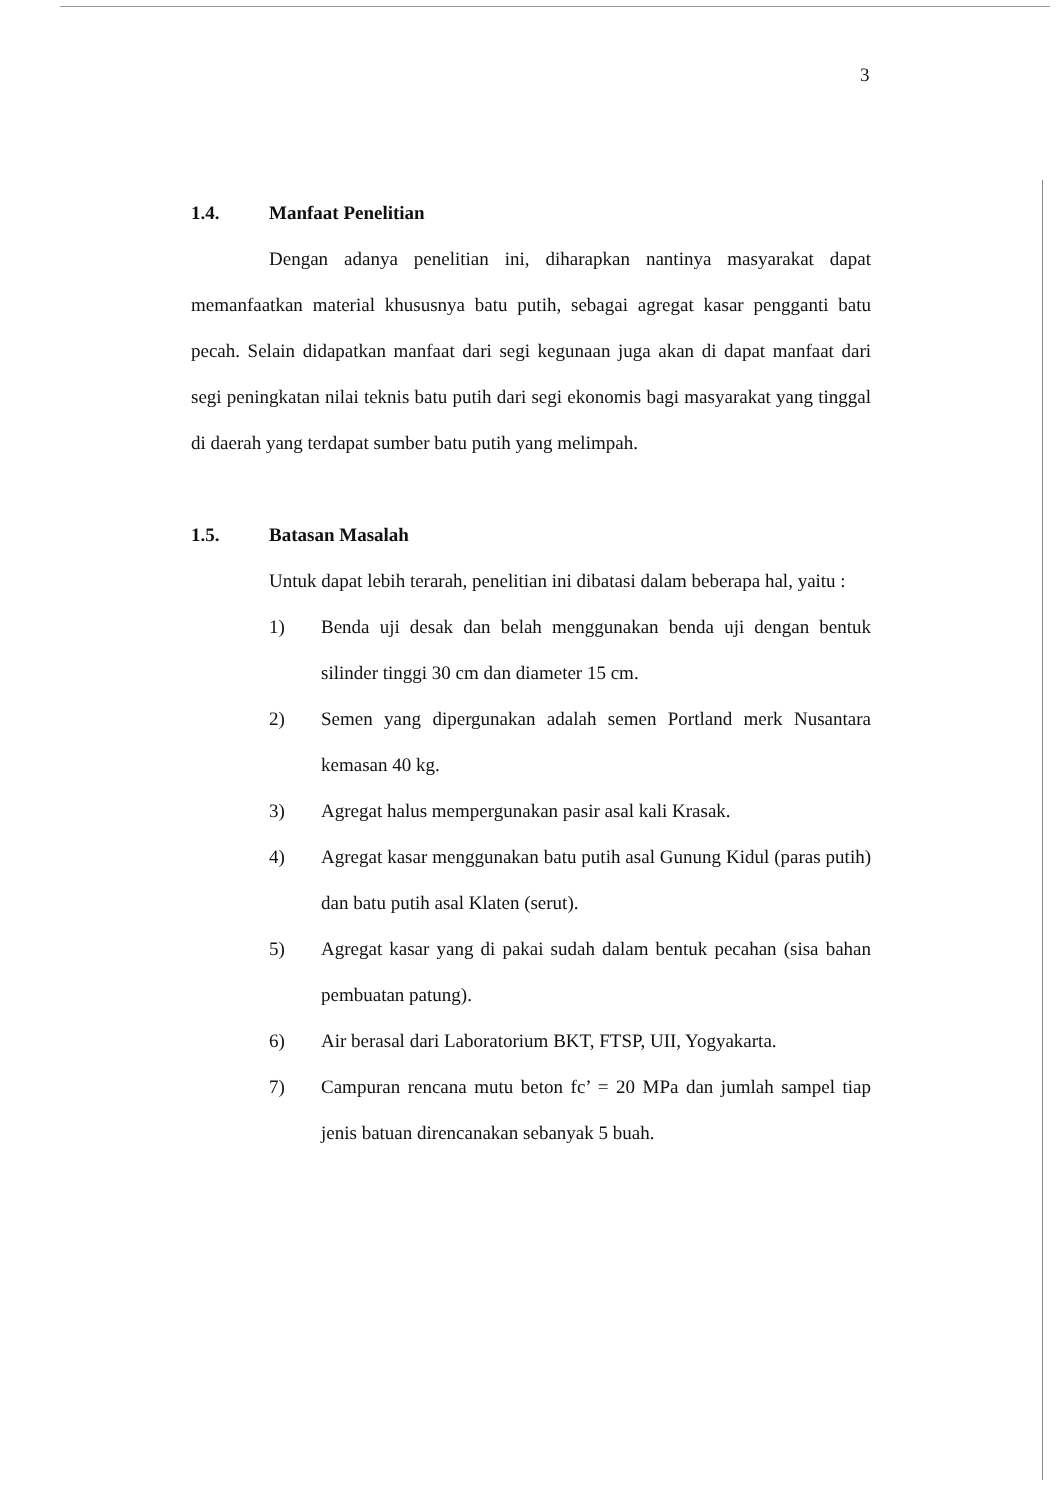3
1.4. Manfaat Penelitian
Dengan adanya penelitian ini, diharapkan nantinya masyarakat dapat memanfaatkan material khususnya batu putih, sebagai agregat kasar pengganti batu pecah. Selain didapatkan manfaat dari segi kegunaan juga akan di dapat manfaat dari segi peningkatan nilai teknis batu putih dari segi ekonomis bagi masyarakat yang tinggal di daerah yang terdapat sumber batu putih yang melimpah.
1.5. Batasan Masalah
Untuk dapat lebih terarah, penelitian ini dibatasi dalam beberapa hal, yaitu :
1) Benda uji desak dan belah menggunakan benda uji dengan bentuk silinder tinggi 30 cm dan diameter 15 cm.
2) Semen yang dipergunakan adalah semen Portland merk Nusantara kemasan 40 kg.
3) Agregat halus mempergunakan pasir asal kali Krasak.
4) Agregat kasar menggunakan batu putih asal Gunung Kidul (paras putih) dan batu putih asal Klaten (serut).
5) Agregat kasar yang di pakai sudah dalam bentuk pecahan (sisa bahan pembuatan patung).
6) Air berasal dari Laboratorium BKT, FTSP, UII, Yogyakarta.
7) Campuran rencana mutu beton fc’ = 20 MPa dan jumlah sampel tiap jenis batuan direncanakan sebanyak 5 buah.